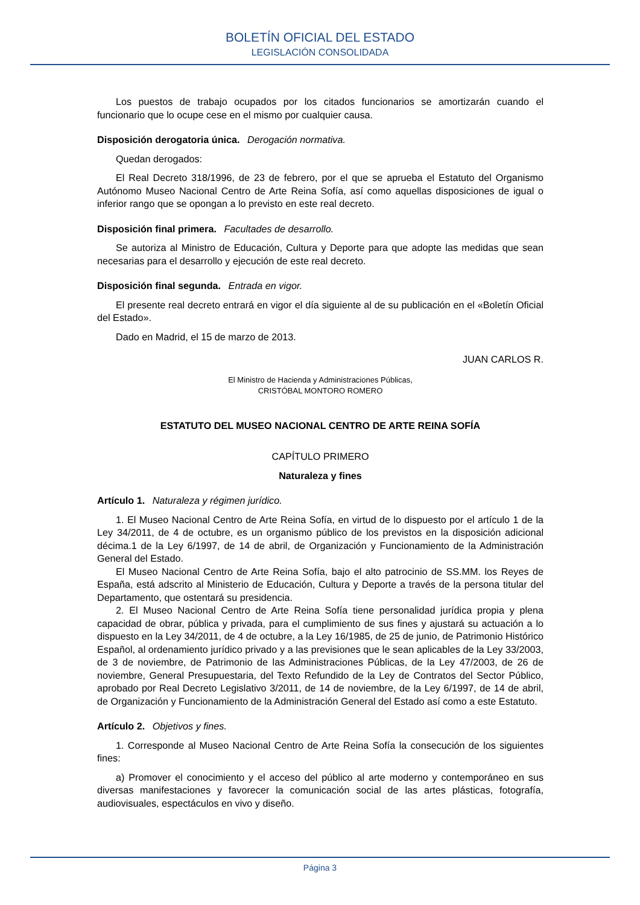BOLETÍN OFICIAL DEL ESTADO
LEGISLACIÓN CONSOLIDADA
Los puestos de trabajo ocupados por los citados funcionarios se amortizarán cuando el funcionario que lo ocupe cese en el mismo por cualquier causa.
Disposición derogatoria única. Derogación normativa.
Quedan derogados:
El Real Decreto 318/1996, de 23 de febrero, por el que se aprueba el Estatuto del Organismo Autónomo Museo Nacional Centro de Arte Reina Sofía, así como aquellas disposiciones de igual o inferior rango que se opongan a lo previsto en este real decreto.
Disposición final primera. Facultades de desarrollo.
Se autoriza al Ministro de Educación, Cultura y Deporte para que adopte las medidas que sean necesarias para el desarrollo y ejecución de este real decreto.
Disposición final segunda. Entrada en vigor.
El presente real decreto entrará en vigor el día siguiente al de su publicación en el «Boletín Oficial del Estado».
Dado en Madrid, el 15 de marzo de 2013.
JUAN CARLOS R.
El Ministro de Hacienda y Administraciones Públicas,
CRISTÓBAL MONTORO ROMERO
ESTATUTO DEL MUSEO NACIONAL CENTRO DE ARTE REINA SOFÍA
CAPÍTULO PRIMERO
Naturaleza y fines
Artículo 1. Naturaleza y régimen jurídico.
1. El Museo Nacional Centro de Arte Reina Sofía, en virtud de lo dispuesto por el artículo 1 de la Ley 34/2011, de 4 de octubre, es un organismo público de los previstos en la disposición adicional décima.1 de la Ley 6/1997, de 14 de abril, de Organización y Funcionamiento de la Administración General del Estado.
El Museo Nacional Centro de Arte Reina Sofía, bajo el alto patrocinio de SS.MM. los Reyes de España, está adscrito al Ministerio de Educación, Cultura y Deporte a través de la persona titular del Departamento, que ostentará su presidencia.
2. El Museo Nacional Centro de Arte Reina Sofía tiene personalidad jurídica propia y plena capacidad de obrar, pública y privada, para el cumplimiento de sus fines y ajustará su actuación a lo dispuesto en la Ley 34/2011, de 4 de octubre, a la Ley 16/1985, de 25 de junio, de Patrimonio Histórico Español, al ordenamiento jurídico privado y a las previsiones que le sean aplicables de la Ley 33/2003, de 3 de noviembre, de Patrimonio de las Administraciones Públicas, de la Ley 47/2003, de 26 de noviembre, General Presupuestaria, del Texto Refundido de la Ley de Contratos del Sector Público, aprobado por Real Decreto Legislativo 3/2011, de 14 de noviembre, de la Ley 6/1997, de 14 de abril, de Organización y Funcionamiento de la Administración General del Estado así como a este Estatuto.
Artículo 2. Objetivos y fines.
1. Corresponde al Museo Nacional Centro de Arte Reina Sofía la consecución de los siguientes fines:
a) Promover el conocimiento y el acceso del público al arte moderno y contemporáneo en sus diversas manifestaciones y favorecer la comunicación social de las artes plásticas, fotografía, audiovisuales, espectáculos en vivo y diseño.
Página 3